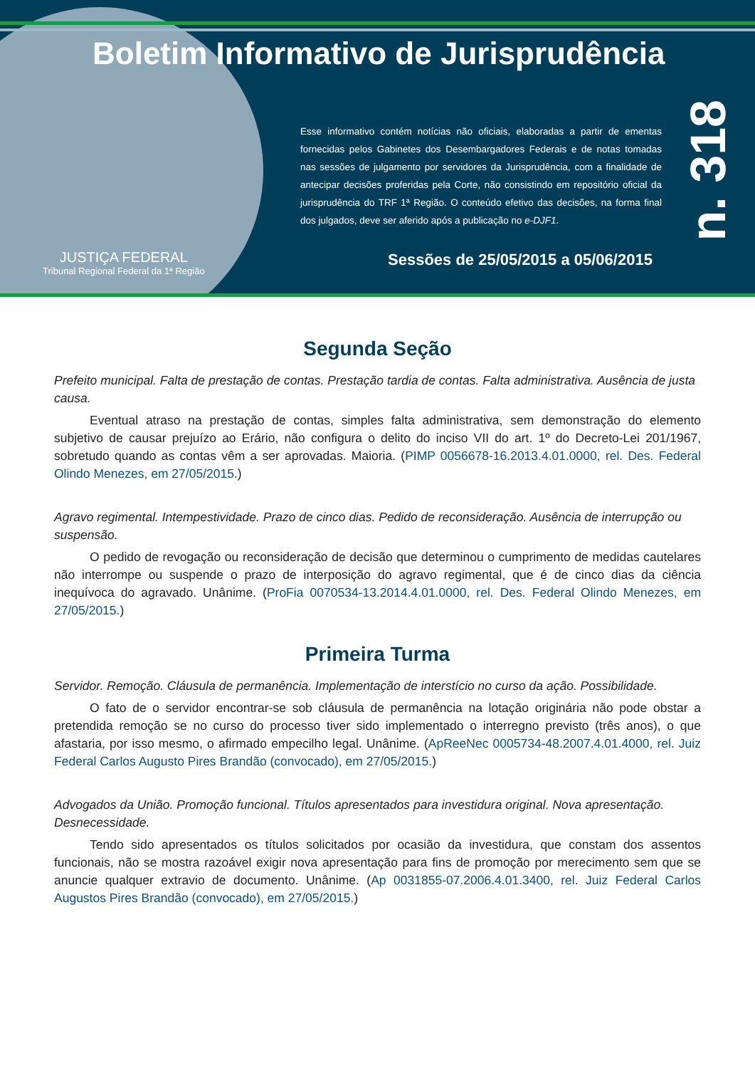Boletim Informativo de Jurisprudência
JUSTIÇA FEDERAL
Tribunal Regional Federal da 1ª Região
Esse informativo contém notícias não oficiais, elaboradas a partir de ementas fornecidas pelos Gabinetes dos Desembargadores Federais e de notas tomadas nas sessões de julgamento por servidores da Jurisprudência, com a finalidade de antecipar decisões proferidas pela Corte, não consistindo em repositório oficial da jurisprudência do TRF 1ª Região. O conteúdo efetivo das decisões, na forma final dos julgados, deve ser aferido após a publicação no e-DJF1.
Sessões de 25/05/2015 a 05/06/2015
n. 318
Segunda Seção
Prefeito municipal. Falta de prestação de contas. Prestação tardia de contas. Falta administrativa. Ausência de justa causa.
Eventual atraso na prestação de contas, simples falta administrativa, sem demonstração do elemento subjetivo de causar prejuízo ao Erário, não configura o delito do inciso VII do art. 1º do Decreto-Lei 201/1967, sobretudo quando as contas vêm a ser aprovadas. Maioria. (PIMP 0056678-16.2013.4.01.0000, rel. Des. Federal Olindo Menezes, em 27/05/2015.)
Agravo regimental. Intempestividade. Prazo de cinco dias. Pedido de reconsideração. Ausência de interrupção ou suspensão.
O pedido de revogação ou reconsideração de decisão que determinou o cumprimento de medidas cautelares não interrompe ou suspende o prazo de interposição do agravo regimental, que é de cinco dias da ciência inequívoca do agravado. Unânime. (ProFia 0070534-13.2014.4.01.0000, rel. Des. Federal Olindo Menezes, em 27/05/2015.)
Primeira Turma
Servidor. Remoção. Cláusula de permanência. Implementação de interstício no curso da ação. Possibilidade.
O fato de o servidor encontrar-se sob cláusula de permanência na lotação originária não pode obstar a pretendida remoção se no curso do processo tiver sido implementado o interregno previsto (três anos), o que afastaria, por isso mesmo, o afirmado empecilho legal. Unânime. (ApReeNec 0005734-48.2007.4.01.4000, rel. Juiz Federal Carlos Augusto Pires Brandão (convocado), em 27/05/2015.)
Advogados da União. Promoção funcional. Títulos apresentados para investidura original. Nova apresentação. Desnecessidade.
Tendo sido apresentados os títulos solicitados por ocasião da investidura, que constam dos assentos funcionais, não se mostra razoável exigir nova apresentação para fins de promoção por merecimento sem que se anuncie qualquer extravio de documento. Unânime. (Ap 0031855-07.2006.4.01.3400, rel. Juiz Federal Carlos Augustos Pires Brandão (convocado), em 27/05/2015.)